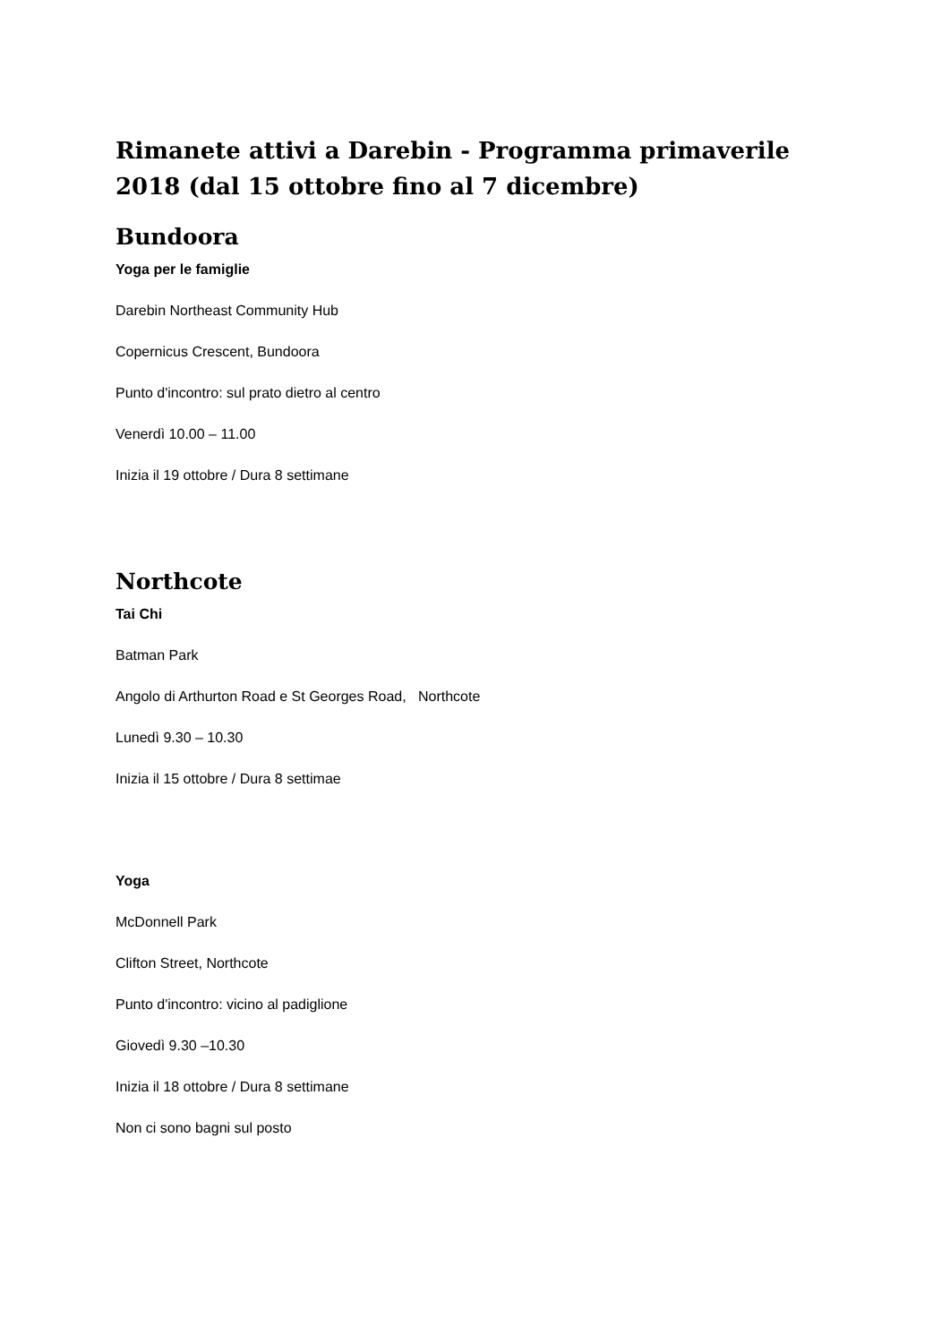Rimanete attivi a Darebin - Programma primaverile 2018 (dal 15 ottobre fino al 7 dicembre)
Bundoora
Yoga per le famiglie
Darebin Northeast Community Hub
Copernicus Crescent, Bundoora
Punto d'incontro: sul prato dietro al centro
Venerdì 10.00 – 11.00
Inizia il 19 ottobre / Dura 8 settimane
Northcote
Tai Chi
Batman Park
Angolo di Arthurton Road e St Georges Road, Northcote
Lunedì 9.30 – 10.30
Inizia il 15 ottobre / Dura 8 settimae
Yoga
McDonnell Park
Clifton Street, Northcote
Punto d'incontro: vicino al padiglione
Giovedì 9.30 –10.30
Inizia il 18 ottobre / Dura 8 settimane
Non ci sono bagni sul posto